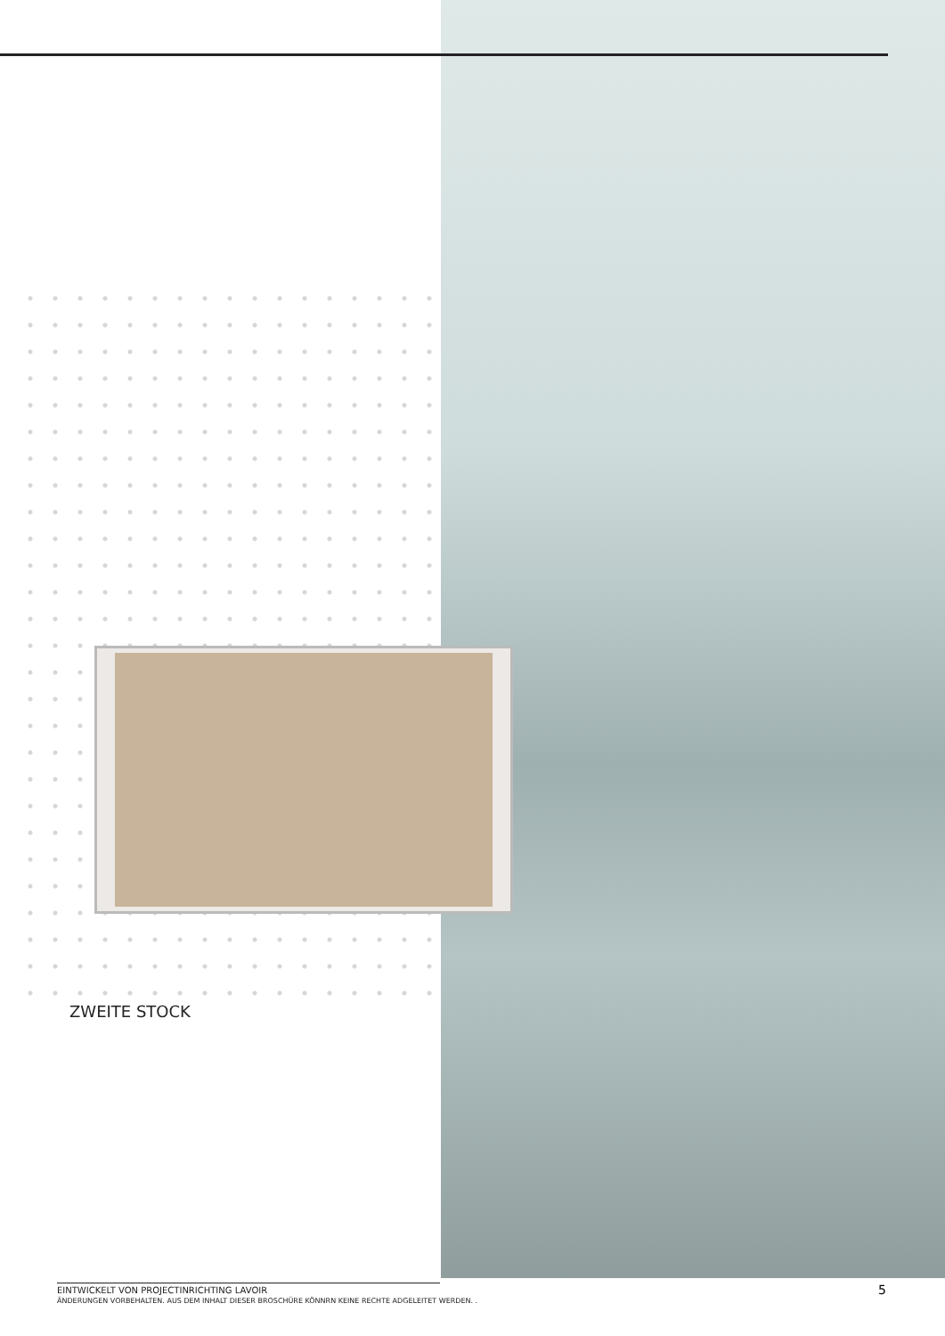ZWEITE STOCK
EINTWICKELT VON PROJECTINRICHTING LAVOIR
ÄNDERUNGEN VORBEHALTEN. AUS DEM INHALT DIESER BROSCHÜRE KÖNNRN KEINE RECHTE ADGELEITET WERDEN. .
5